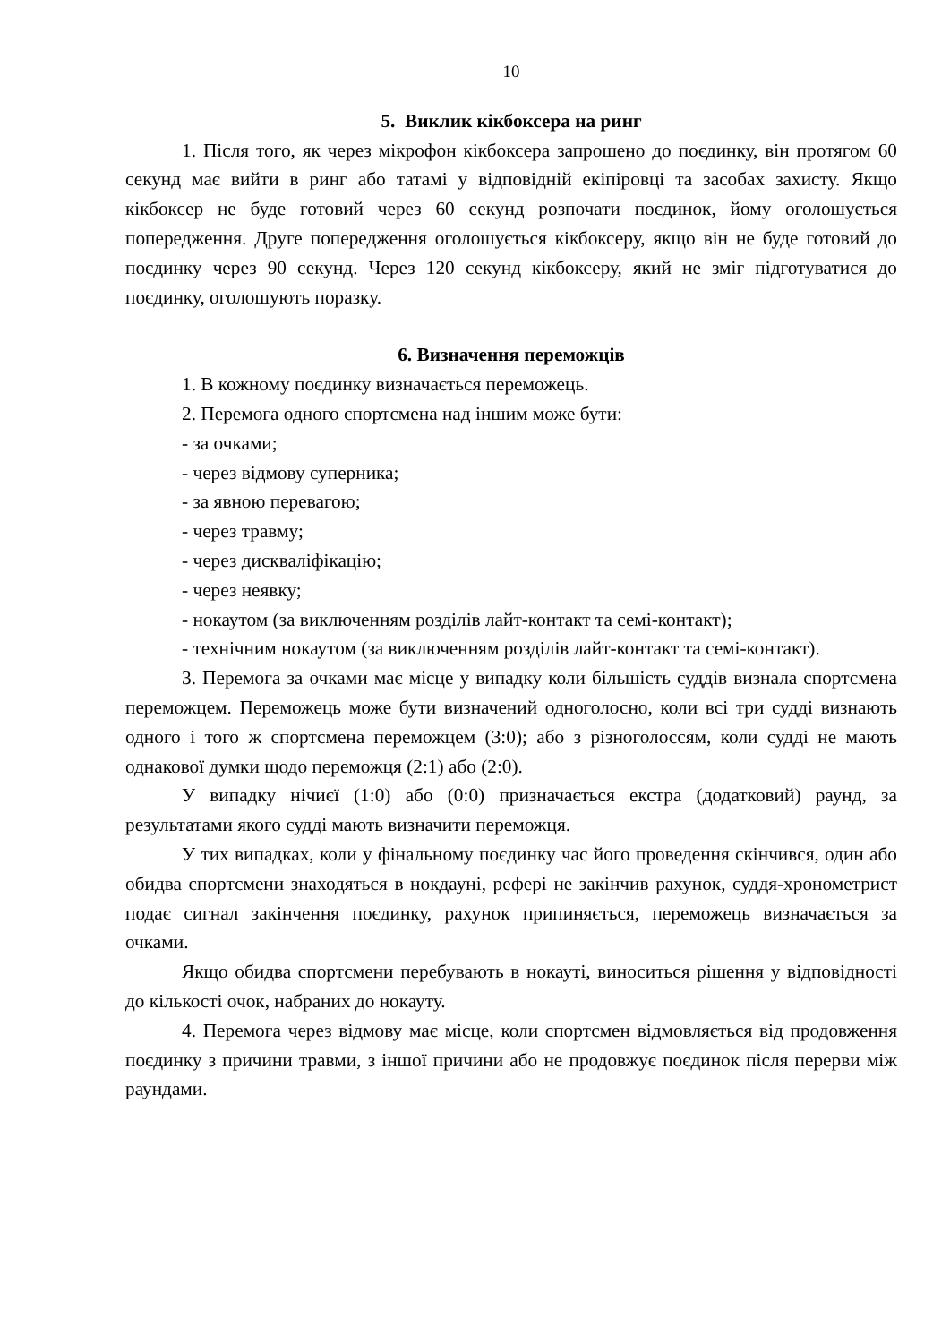10
5. Виклик кікбоксера на ринг
1. Після того, як через мікрофон кікбоксера запрошено до поєдинку, він протягом 60 секунд має вийти в ринг або татамі у відповідній екіпіровці та засобах захисту. Якщо кікбоксер не буде готовий через 60 секунд розпочати поєдинок, йому оголошується попередження. Друге попередження оголошується кікбоксеру, якщо він не буде готовий до поєдинку через 90 секунд. Через 120 секунд кікбоксеру, який не зміг підготуватися до поєдинку, оголошують поразку.
6. Визначення переможців
1. В кожному поєдинку визначається переможець.
2. Перемога одного спортсмена над іншим може бути:
- за очками;
- через відмову суперника;
- за явною перевагою;
- через травму;
- через дискваліфікацію;
- через неявку;
- нокаутом (за виключенням розділів лайт-контакт та семі-контакт);
- технічним нокаутом (за виключенням розділів лайт-контакт та семі-контакт).
3. Перемога за очками має місце у випадку коли більшість суддів визнала спортсмена переможцем. Переможець може бути визначений одноголосно, коли всі три судді визнають одного і того ж спортсмена переможцем (3:0); або з різноголоссям, коли судді не мають однакової думки щодо переможця (2:1) або (2:0).
У випадку нічиєї (1:0) або (0:0) призначається екстра (додатковий) раунд, за результатами якого судді мають визначити переможця.
У тих випадках, коли у фінальному поєдинку час його проведення скінчився, один або обидва спортсмени знаходяться в нокдауні, рефері не закінчив рахунок, суддя-хронометрист подає сигнал закінчення поєдинку, рахунок припиняється, переможець визначається за очками.
Якщо обидва спортсмени перебувають в нокауті, виноситься рішення у відповідності до кількості очок, набраних до нокауту.
4. Перемога через відмову має місце, коли спортсмен відмовляється від продовження поєдинку з причини травми, з іншої причини або не продовжує поєдинок після перерви між раундами.